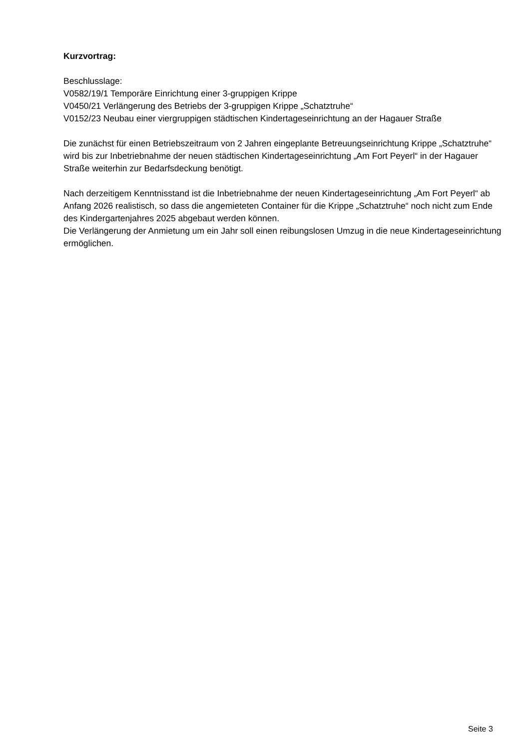Kurzvortrag:
Beschlusslage:
V0582/19/1 Temporäre Einrichtung einer 3-gruppigen Krippe
V0450/21 Verlängerung des Betriebs der 3-gruppigen Krippe „Schatztruhe“
V0152/23 Neubau einer viergruppigen städtischen Kindertageseinrichtung an der Hagauer Straße
Die zunächst für einen Betriebszeitraum von 2 Jahren eingeplante Betreuungseinrichtung Krippe „Schatztruhe“ wird bis zur Inbetriebnahme der neuen städtischen Kindertageseinrichtung „Am Fort Peyerl“ in der Hagauer Straße weiterhin zur Bedarfsdeckung benötigt.
Nach derzeitigem Kenntnisstand ist die Inbetriebnahme der neuen Kindertageseinrichtung „Am Fort Peyerl“ ab Anfang 2026 realistisch, so dass die angemieteten Container für die Krippe „Schatztruhe“ noch nicht zum Ende des Kindergartenjahres 2025 abgebaut werden können.
Die Verlängerung der Anmietung um ein Jahr soll einen reibungslosen Umzug in die neue Kindertageseinrichtung ermöglichen.
Seite 3